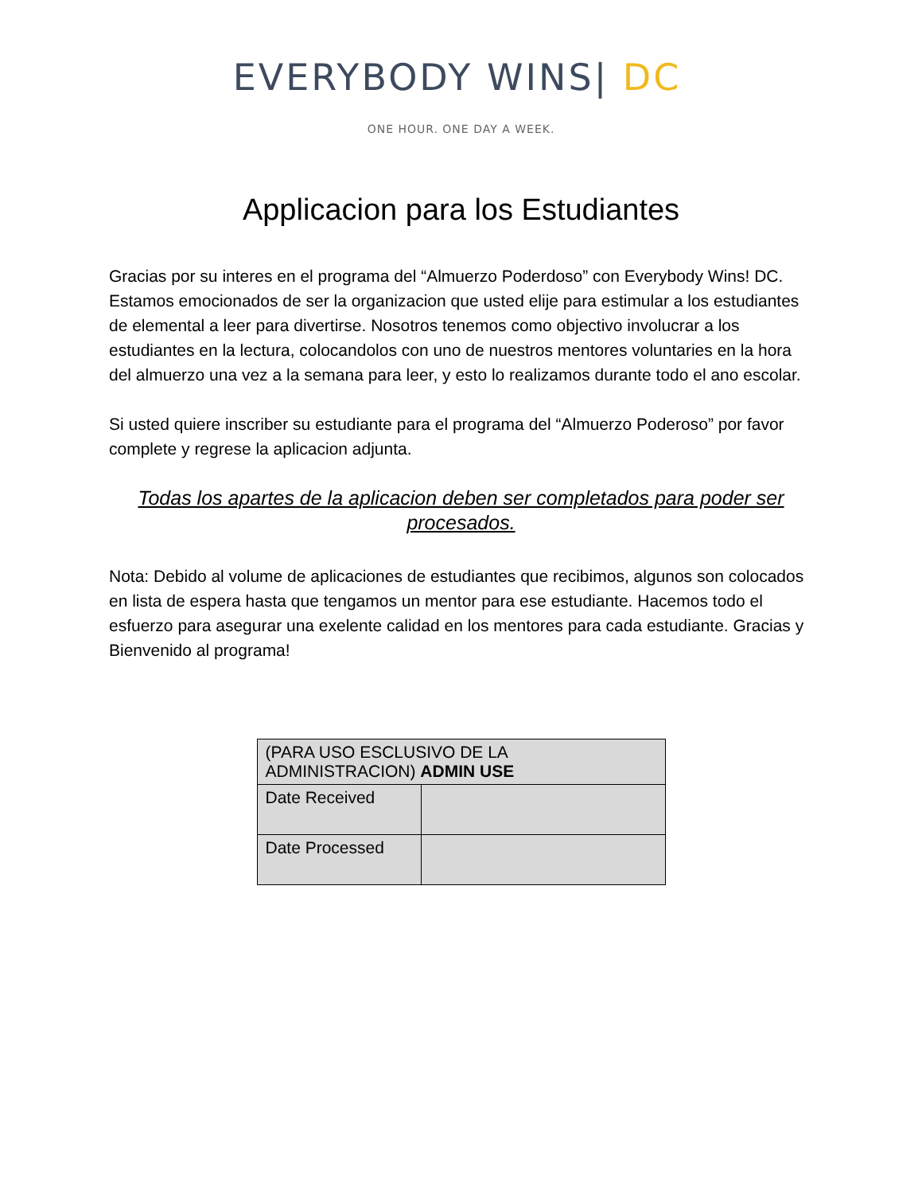EVERYBODY WINS| DC
ONE HOUR. ONE DAY A WEEK.
Applicacion para los Estudiantes
Gracias por su interes en el programa del “Almuerzo Poderdoso” con Everybody Wins! DC. Estamos emocionados de ser la organizacion que usted elije para estimular a los estudiantes de elemental a leer para divertirse. Nosotros tenemos como objectivo involucrar a los estudiantes en la lectura, colocandolos con uno de nuestros mentores voluntaries en la hora del almuerzo una vez a la semana para leer, y esto lo realizamos durante todo el ano escolar.
Si usted quiere inscriber su estudiante para el programa del “Almuerzo Poderoso” por favor complete y regrese la aplicacion adjunta.
Todas los apartes de la aplicacion deben ser completados para poder ser procesados.
Nota: Debido al volume de aplicaciones de estudiantes que recibimos, algunos son colocados en lista de espera hasta que tengamos un mentor para ese estudiante. Hacemos todo el esfuerzo para asegurar una exelente calidad en los mentores para cada estudiante. Gracias y Bienvenido al programa!
| (PARA USO ESCLUSIVO DE LA ADMINISTRACION) ADMIN USE | |
| Date Received | |
| Date Processed | |